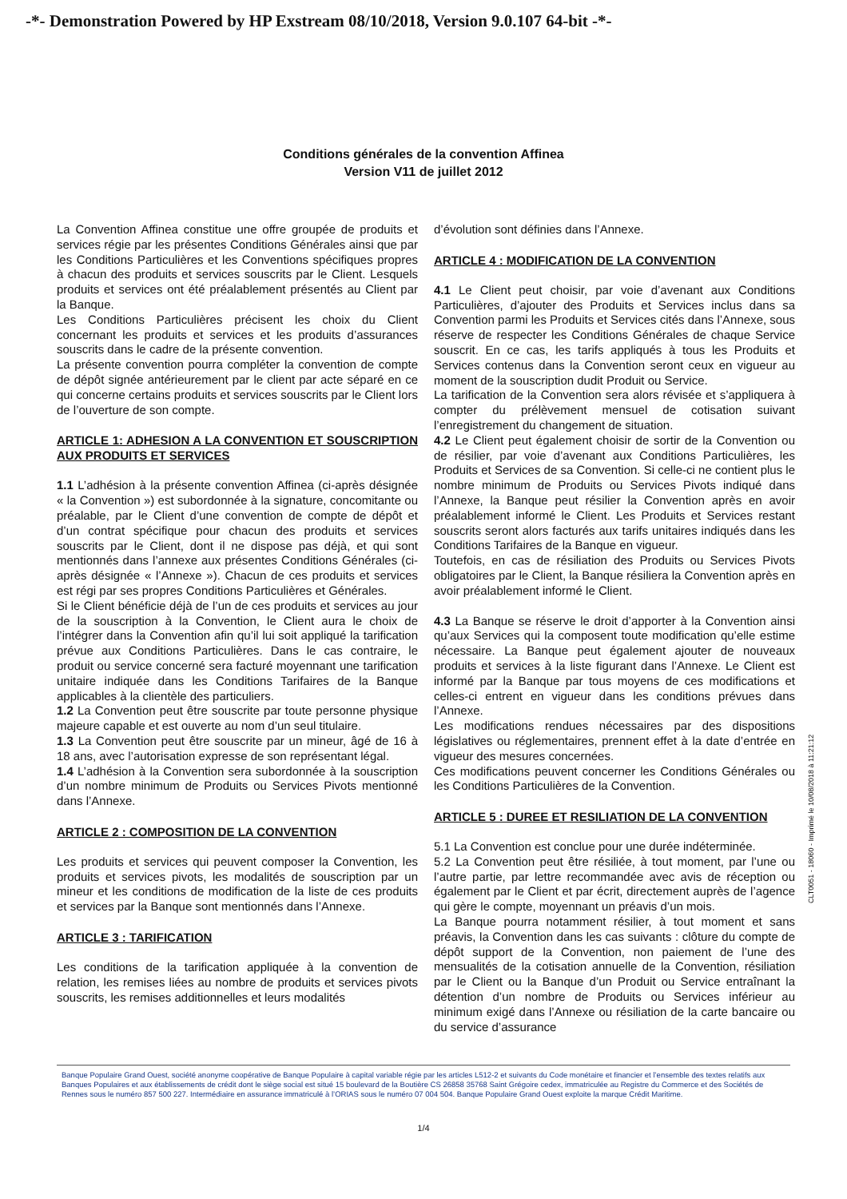-*- Demonstration Powered by HP Exstream 08/10/2018, Version 9.0.107 64-bit -*-
Conditions générales de la convention Affinea
Version V11 de juillet 2012
La Convention Affinea constitue une offre groupée de produits et services régie par les présentes Conditions Générales ainsi que par les Conditions Particulières et les Conventions spécifiques propres à chacun des produits et services souscrits par le Client. Lesquels produits et services ont été préalablement présentés au Client par la Banque.
Les Conditions Particulières précisent les choix du Client concernant les produits et services et les produits d’assurances souscrits dans le cadre de la présente convention.
La présente convention pourra compléter la convention de compte de dépôt signée antérieurement par le client par acte séparé en ce qui concerne certains produits et services souscrits par le Client lors de l’ouverture de son compte.
ARTICLE 1: ADHESION A LA CONVENTION ET SOUSCRIPTION AUX PRODUITS ET SERVICES
1.1 L’adhésion à la présente convention Affinea (ci-après désignée « la Convention ») est subordonnée à la signature, concomitante ou préalable, par le Client d’une convention de compte de dépôt et d’un contrat spécifique pour chacun des produits et services souscrits par le Client, dont il ne dispose pas déjà, et qui sont mentionnés dans l’annexe aux présentes Conditions Générales (ci-après désignée « l’Annexe »). Chacun de ces produits et services est régi par ses propres Conditions Particulières et Générales.
Si le Client bénéficie déjà de l’un de ces produits et services au jour de la souscription à la Convention, le Client aura le choix de l’intégrer dans la Convention afin qu’il lui soit appliqué la tarification prévue aux Conditions Particulières. Dans le cas contraire, le produit ou service concerné sera facturé moyennant une tarification unitaire indiquée dans les Conditions Tarifaires de la Banque applicables à la clientèle des particuliers.
1.2 La Convention peut être souscrite par toute personne physique majeure capable et est ouverte au nom d’un seul titulaire.
1.3 La Convention peut être souscrite par un mineur, âgé de 16 à 18 ans, avec l’autorisation expresse de son représentant légal.
1.4 L’adhésion à la Convention sera subordonnée à la souscription d’un nombre minimum de Produits ou Services Pivots mentionné dans l’Annexe.
ARTICLE 2 : COMPOSITION DE LA CONVENTION
Les produits et services qui peuvent composer la Convention, les produits et services pivots, les modalités de souscription par un mineur et les conditions de modification de la liste de ces produits et services par la Banque sont mentionnés dans l’Annexe.
ARTICLE 3 : TARIFICATION
Les conditions de la tarification appliquée à la convention de relation, les remises liées au nombre de produits et services pivots souscrits, les remises additionnelles et leurs modalités
d’évolution sont définies dans l’Annexe.
ARTICLE 4 : MODIFICATION DE LA CONVENTION
4.1 Le Client peut choisir, par voie d’avenant aux Conditions Particulières, d’ajouter des Produits et Services inclus dans sa Convention parmi les Produits et Services cités dans l’Annexe, sous réserve de respecter les Conditions Générales de chaque Service souscrit. En ce cas, les tarifs appliqués à tous les Produits et Services contenus dans la Convention seront ceux en vigueur au moment de la souscription dudit Produit ou Service.
La tarification de la Convention sera alors révisée et s’appliquera à compter du prélèvement mensuel de cotisation suivant l’enregistrement du changement de situation.
4.2 Le Client peut également choisir de sortir de la Convention ou de résilier, par voie d’avenant aux Conditions Particulières, les Produits et Services de sa Convention. Si celle-ci ne contient plus le nombre minimum de Produits ou Services Pivots indiqué dans l’Annexe, la Banque peut résilier la Convention après en avoir préalablement informé le Client. Les Produits et Services restant souscrits seront alors facturés aux tarifs unitaires indiqués dans les Conditions Tarifaires de la Banque en vigueur.
Toutefois, en cas de résiliation des Produits ou Services Pivots obligatoires par le Client, la Banque résiliera la Convention après en avoir préalablement informé le Client.
4.3 La Banque se réserve le droit d’apporter à la Convention ainsi qu’aux Services qui la composent toute modification qu’elle estime nécessaire. La Banque peut également ajouter de nouveaux produits et services à la liste figurant dans l’Annexe. Le Client est informé par la Banque par tous moyens de ces modifications et celles-ci entrent en vigueur dans les conditions prévues dans l’Annexe.
Les modifications rendues nécessaires par des dispositions législatives ou réglementaires, prennent effet à la date d’entrée en vigueur des mesures concernées.
Ces modifications peuvent concerner les Conditions Générales ou les Conditions Particulières de la Convention.
ARTICLE 5 : DUREE ET RESILIATION DE LA CONVENTION
5.1 La Convention est conclue pour une durée indéterminée.
5.2 La Convention peut être résiliée, à tout moment, par l’une ou l’autre partie, par lettre recommandée avec avis de réception ou également par le Client et par écrit, directement auprès de l’agence qui gère le compte, moyennant un préavis d’un mois.
La Banque pourra notamment résilier, à tout moment et sans préavis, la Convention dans les cas suivants : clôture du compte de dépôt support de la Convention, non paiement de l’une des mensualités de la cotisation annuelle de la Convention, résiliation par le Client ou la Banque d’un Produit ou Service entraînant la détention d’un nombre de Produits ou Services inférieur au minimum exigé dans l’Annexe ou résiliation de la carte bancaire ou du service d’assurance
CLT0051 - 18060 - Imprimé le 10/08/2018 à 11:21:12
Banque Populaire Grand Ouest, société anonyme coopérative de Banque Populaire à capital variable régie par les articles L512-2 et suivants du Code monétaire et financier et l’ensemble des textes relatifs aux Banques Populaires et aux établissements de crédit dont le siège social est situé 15 boulevard de la Boutière CS 26858 35768 Saint Grégoire cedex, immatriculée au Registre du Commerce et des Sociétés de Rennes sous le numéro 857 500 227. Intermédiaire en assurance immatriculé à l’ORIAS sous le numéro 07 004 504. Banque Populaire Grand Ouest exploite la marque Crédit Maritime.
1/4